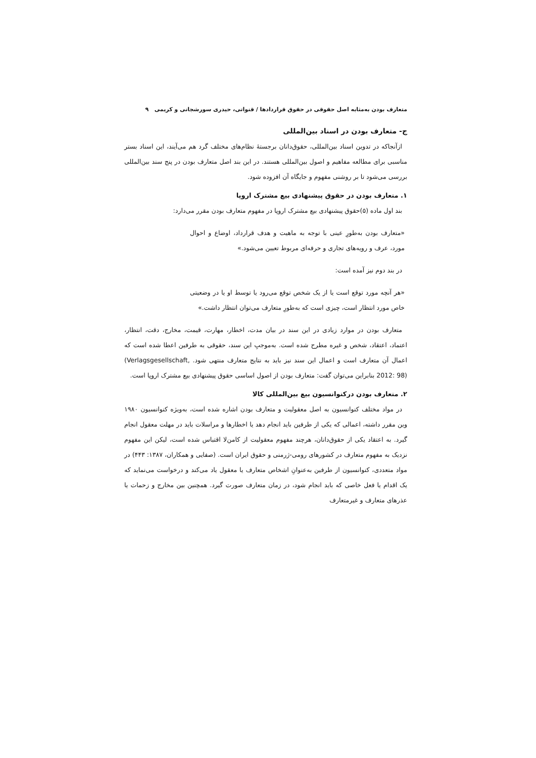متعارف بودن به‌مثابه اصل حقوقی در حقوق قراردادها / قنواتی، حیدری سورشجانی و کریمی ۹
ج- متعارف بودن در اسناد بین‌المللی
ازآنجاکه در تدوین اسناد بین‌المللی، حقوق‌دانان برجستهٔ نظام‌های مختلف گرد هم می‌آیند، این اسناد بستر مناسبی برای مطالعه مفاهیم و اصول بین‌المللی هستند. در این بند اصل متعارف بودن در پنج سند بین‌المللی بررسی می‌شود تا بر روشنی مفهوم و جایگاه آن افزوده شود.
۱. متعارف بودن در حقوق پیشنهادی بیع مشترک اروپا
بند اول ماده (۵)حقوق پیشنهادی بیع مشترک اروپا در مفهوم متعارف بودن مقرر می‌دارد:
«متعارف بودن به‌طورِ عینی با توجه به ماهیت و هدف قرارداد، اوضاع و احوال مورد، عرف و رویه‌های تجاری و حرفه‌ای مربوط تعیین می‌شود.»
در بند دوم نیز آمده است:
«هر آنچه مورد توقع است یا از یک شخص توقع می‌رود یا توسط او یا در وضعیتی خاص مورد انتظار است، چیزی است که به‌طورِ متعارف می‌توان انتظار داشت.»
متعارف بودن در موارد زیادی در این سند در بیان مدت، اخطار، مهارت، قیمت، مخارج، دقت، انتظار، اعتماد، اعتقاد، شخص و غیره مطرح شده است. به‌موجبِ این سند، حقوقی به طرفین اعطا شده است که اعمال آن متعارف است و اعمال این سند نیز باید به نتایج متعارف منتهی شود. (Verlagsgesellschaft, 2012: 98) بنابراین می‌توان گفت: متعارف بودن از اصول اساسی حقوق پیشنهادی بیع مشترک اروپا است.
۲. متعارف بودن درکنوانسیون بیع بین‌المللی کالا
در مواد مختلف کنوانسیون به اصل معقولیت و متعارف بودن اشاره شده است، به‌ویژه کنوانسیون ۱۹۸۰ وین مقرر داشته، اعمالی که یکی از طرفین باید انجام دهد یا اخطارها و مراسلات باید در مهلت معقول انجام گیرد. به اعتقاد یکی از حقوق‌دانان، هرچند مفهوم معقولیت از کامن‌لا اقتباس شده است، لیکن این مفهوم نزدیک به مفهوم متعارف در کشورهای رومی-ژرمنی و حقوق ایران است. (صفایی و همکاران، ۱۳۸۷: ۴۴۳) در مواد متعددی، کنوانسیون از طرفین به‌عنوانِ اشخاص متعارف یا معقول یاد می‌کند و درخواست می‌نماید که یک اقدام یا فعل خاصی که باید انجام شود، در زمان متعارف صورت گیرد. همچنین بین مخارج و زحمات یا عذرهای متعارف و غیرمتعارف